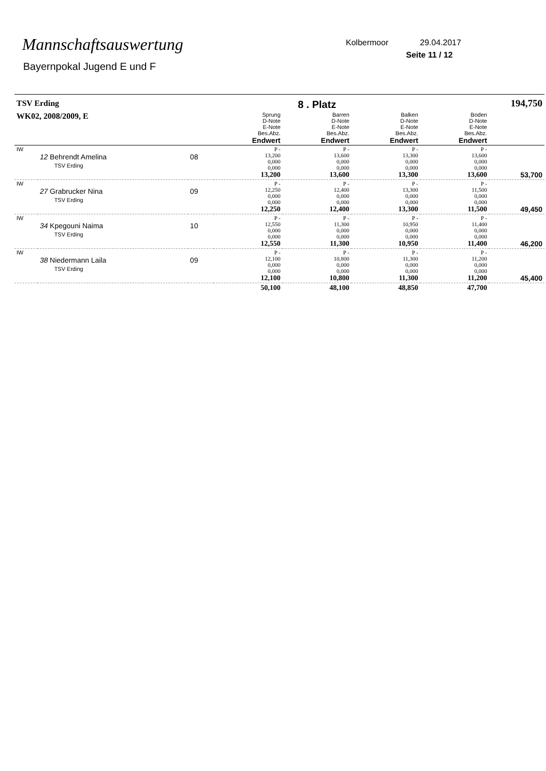Mannschaftsauswertung
Bayernpokal Jugend E und F
Kolbermoor 29.04.2017
Seite 11 / 12
| TSV Erding | | | 8 . Platz | | | 194,750 | |
| WK02, 2008/2009, E | | | Sprung D-Note E-Note Bes.Abz. Endwert | Barren D-Note E-Note Bes.Abz. Endwert | Balken D-Note E-Note Bes.Abz. Endwert | Boden D-Note E-Note Bes.Abz. Endwert | |
| IW | 12 Behrendt Amelina TSV Erding | 08 | P - 13,200 0,000 0,000 13,200 | P - 13,600 0,000 0,000 13,600 | P - 13,300 0,000 0,000 13,300 | P - 13,600 0,000 0,000 13,600 | 53,700 |
| IW | 27 Grabrucker Nina TSV Erding | 09 | P - 12,250 0,000 0,000 12,250 | P - 12,400 0,000 0,000 12,400 | P - 13,300 0,000 0,000 13,300 | P - 11,500 0,000 0,000 11,500 | 49,450 |
| IW | 34 Kpegouni Naima TSV Erding | 10 | P - 12,550 0,000 0,000 12,550 | P - 11,300 0,000 0,000 11,300 | P - 10,950 0,000 0,000 10,950 | P - 11,400 0,000 0,000 11,400 | 46,200 |
| IW | 38 Niedermann Laila TSV Erding | 09 | P - 12,100 0,000 0,000 12,100 | P - 10,800 0,000 0,000 10,800 | P - 11,300 0,000 0,000 11,300 | P - 11,200 0,000 0,000 11,200 | 45,400 |
| | | | 50,100 | 48,100 | 48,850 | 47,700 | |